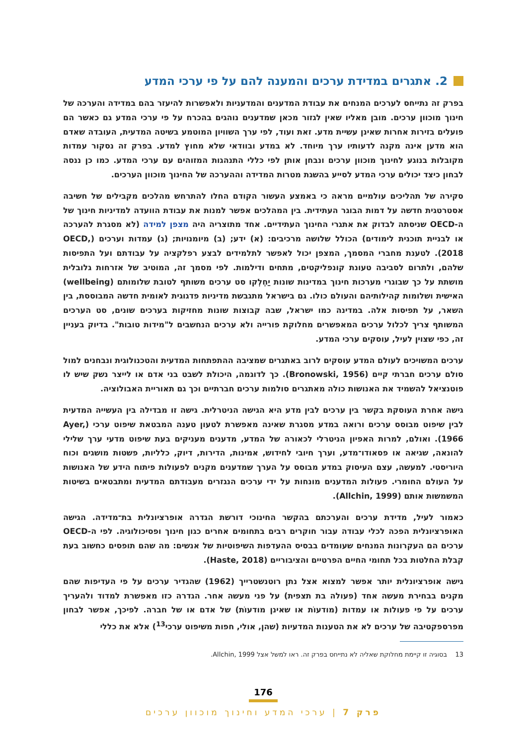2. אתגרים במדידת ערכים והמענה להם על פי ערכי המדע
בפרק זה נתייחס לערכים המנחים את עבודת המדענים והמדעניות ולאפשרות להיעזר בהם במדידה והערכה של חינוך מוכוון ערכים. מובן מאליו שאין לגזור מכאן שמדענים נוהגים בהכרח על פי ערכי המדע גם כאשר הם פועלים בזירות אחרות שאינן עשיית מדע. זאת ועוד, לפי ערך השוויון המוטמע בשיטה המדעית, העובדה שאדם הוא מדען אינה מקנה לדעותיו ערך מיוחד. לא במדע ובוודאי שלא מחוץ למדע. בפרק זה נסקור עמדות מקובלות בנוגע לחינוך מוכוון ערכים ונבחן אותן לפי כללי התנהגות המזוהים עם ערכי המדע. כמו כן ננסה לבחון כיצד יכולים ערכי המדע לסייע בהשגת מטרות המדידה וההערכה של החינוך מוכוון הערכים.
סקירה של תהליכים עולמיים מראה כי באמצע העשור הקודם החלו להתרחש מהלכים מקבילים של חשיבה אסטרטגית חדשה על דמות הבוגר העתידית. בין המהלכים אפשר למנות את עבודת הוועדה למדיניות חינוך של ה-OECD שניסתה לבדוק את אתגרי החינוך העתידיים. אחד מתוצריה היה מצפן למידה (לא מסגרת להערכה או לבניית תוכנית לימודים) הכולל שלושה מרכיבים: (א) ידע; (ב) מיומנויות; (ג) עמדות וערכים (OECD, 2018). לטענת מחברי המסמך, המצפן יכול לאפשר לתלמידים לבצע רפלקציה על עבודתם ועל התפיסות שלהם, ולתרום לסביבה טעונת קונפליקטים, מתחים ודילמות. לפי מסמך זה, המוטיב של אזרחות גלובלית מושתת על כך שבוגרי מערכות חינוך במדינות שונות יַחְלְקו סט ערכים משותף לטובת שלומותם (wellbeing) האישית ושלומות קהילותיהם והעולם כולו. גם בישראל מתגבשת מדיניות פדגוגית לאומית חדשה המבוססת, בין השאר, על תפיסות אלה. במדינה כמו ישראל, שבה קבוצות שונות מחזיקות בערכים שונים, סט הערכים המשותף צריך לכלול ערכים המאפשרים מחלוקת פורייה ולא ערכים הנחשבים ל"מידות טובות". בדיוק בעניין זה, כפי שצוין לעיל, עוסקים ערכי המדע.
ערכים המשויכים לעולם המדע עוסקים לרוב באתגרים שמציבה ההתפתחות המדעית והטכנולוגית ונבחנים למול סולם ערכים חברתי קיים (Bronowski, 1956). כך לדוגמה, היכולת לשבט בני אדם או לייצר נשק שיש לו פוטנציאל להשמיד את האנושות כולה מאתגרים סולמות ערכים חברתיים וכך גם תאוריית האבולוציה.
גישה אחרת העוסקת בקשר בין ערכים לבין מדע היא הגישה הניטרלית. גישה זו מבדילה בין העשייה המדעית לבין שיפוט מבוסס ערכים ורואה במדע מסגרת שאינה מאפשרת לטעון טענה המבטאת שיפוט ערכי (Ayer, 1966). ואולם, למרות האפיון הניטרלי לכאורה של המדע, מדענים מעניקים בעת שיפוט מדעי ערך שלילי להונאה, שגיאה או פסאודו־מדע, וערך חיובי לחידוש, אמינות, הדירות, דיוק, כלליות, פשטות מושגים וכוח היוריסטי. למעשה, עצם העיסוק במדע מבוסס על הערך שמדענים מקנים לפעולות פיתוח הידע של האנושות על העולם החומרי. פעולות המדענים מונחות על ידי ערכים הנגזרים מעבודתם המדעית ומתבטאים בשיטות המשמשות אותם (Allchin, 1999).
כאמור לעיל, מדידת ערכים והערכתם בהקשר החינוכי דורשת הגדרה אופרציונלית בת־מדידה. הגישה האופרציונלית הפכה לכלי עבודה עבור חוקרים רבים בתחומים אחרים כגון חינוך ופסיכולוגיה. לפי ה-OECD ערכים הם העקרונות המנחים שעומדים בבסיס ההעדפות השיפוטיות של אנשים: מה שהם תופסים כחשוב בעת קבלת החלטות בכל תחומי החיים הפרטיים והציבוריים (Haste, 2018).
גישה אופרציונלית יותר אפשר למצוא אצל נתן רוטנשטרייך (1962) שהגדיר ערכים על פי העדיפות שהם מקנים בבחירת מעשה אחד (פעולה בת תצפית) על פני מעשה אחר. הגדרה כזו מאפשרת למדוד ולהעריך ערכים על פי פעולות או עמדות (מודעוֹת או שאינן מודעוֹת) של אדם או של חברה. לפיכך, אפשר לבחון מפרספקטיבה של ערכים לא את הטענות המדעיות (שהן, אולי, חפות משיפוט ערכי<sup>13</sup>) אלא את כללי
13 בסוגיה זו קיימת מחלוקת שאליה לא נתייחס בפרק זה. ראו למשל אצל Allchin, 1999.
176
פרק 7 | ערכי המדע וחינוך מוכוון ערכים